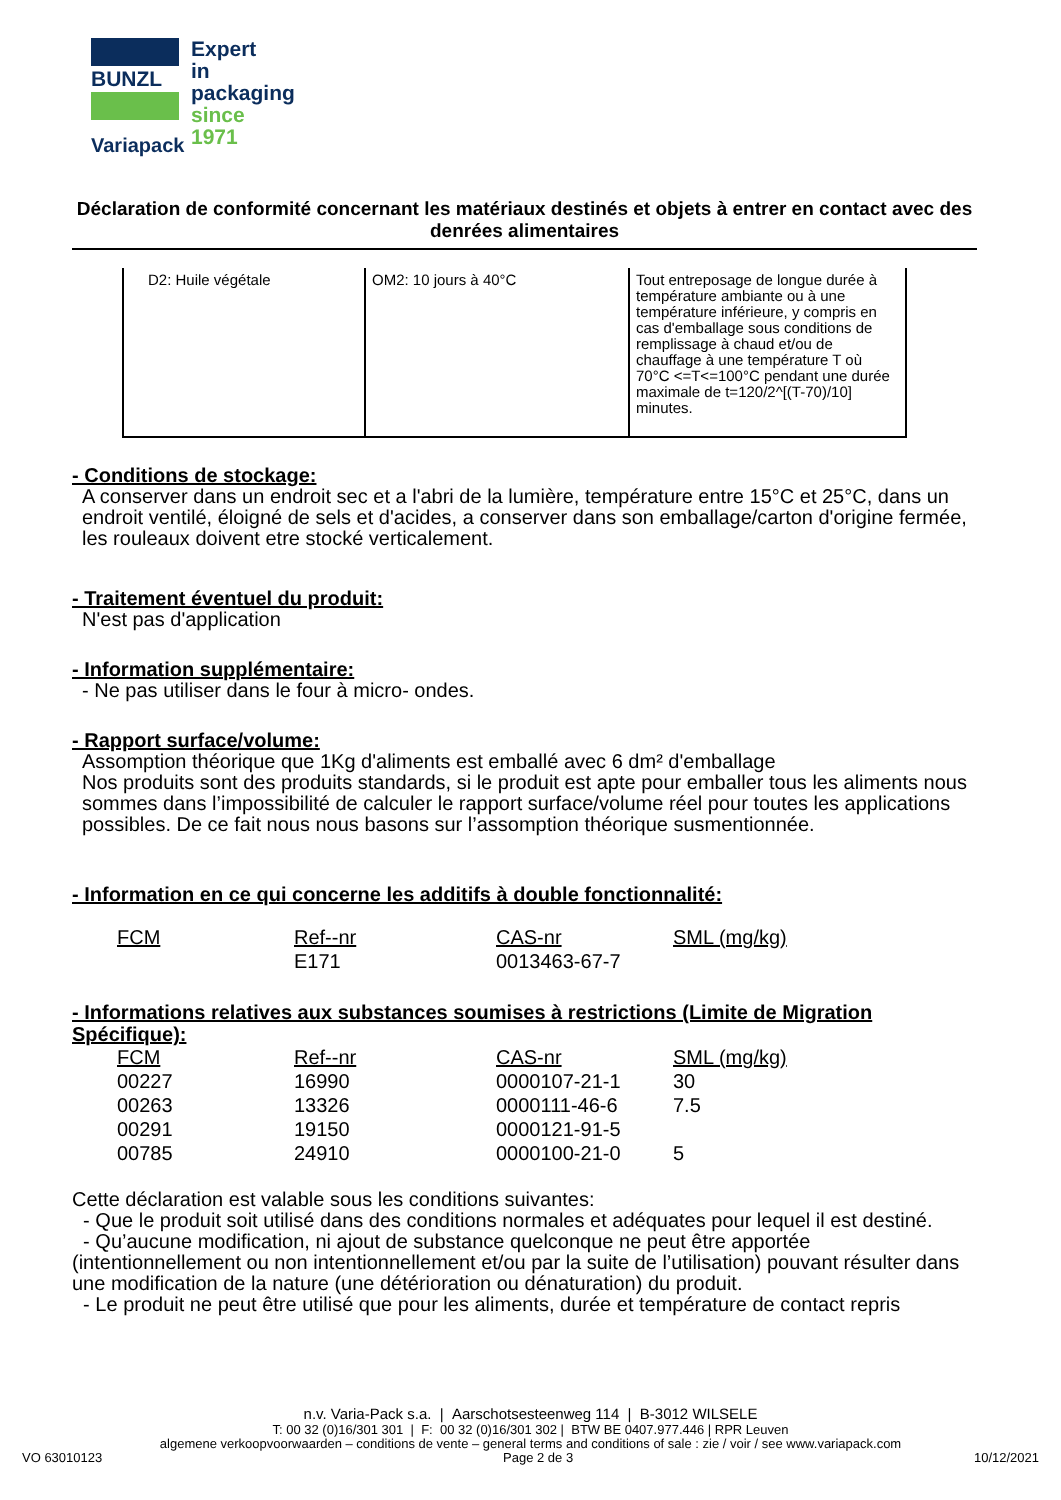BUNZL
Expert
in packaging
since 1971
Variapack
Déclaration de conformité concernant les matériaux destinés et objets à entrer en contact avec des denrées alimentaires
| D2: Huile végétale | OM2: 10 jours à 40°C | Tout entreposage de longue durée à température ambiante ou à une température inférieure, y compris en cas d'emballage sous conditions de remplissage à chaud et/ou de chauffage à une température T où 70°C <=T<=100°C pendant une durée maximale de t=120/2^[(T-70)/10] minutes. |
- Conditions de stockage:
A conserver dans un endroit sec et a l'abri de la lumière, température entre 15°C et 25°C, dans un endroit ventilé, éloigné de sels et d'acides, a conserver dans son emballage/carton d'origine fermée, les rouleaux doivent etre stocké verticalement.
- Traitement éventuel du produit:
N'est pas d'application
- Information supplémentaire:
- Ne pas utiliser dans le four à micro- ondes.
- Rapport surface/volume:
Assomption théorique que 1Kg d'aliments est emballé avec 6 dm² d'emballage
Nos produits sont des produits standards, si le produit est apte pour emballer tous les aliments nous sommes dans l’impossibilité de calculer le rapport surface/volume réel pour toutes les applications possibles. De ce fait nous nous basons sur l’assomption théorique susmentionnée.
- Information en ce qui concerne les additifs à double fonctionnalité:
| FCM | Ref--nr | CAS-nr | SML (mg/kg) |
| --- | --- | --- | --- |
| | E171 | 0013463-67-7 | |
- Informations relatives aux substances soumises à restrictions (Limite de Migration Spécifique):
| FCM | Ref--nr | CAS-nr | SML (mg/kg) |
| --- | --- | --- | --- |
| 00227 | 16990 | 0000107-21-1 | 30 |
| 00263 | 13326 | 0000111-46-6 | 7.5 |
| 00291 | 19150 | 0000121-91-5 | |
| 00785 | 24910 | 0000100-21-0 | 5 |
Cette déclaration est valable sous les conditions suivantes:
- Que le produit soit utilisé dans des conditions normales et adéquates pour lequel il est destiné.
- Qu’aucune modification, ni ajout de substance quelconque ne peut être apportée (intentionnellement ou non intentionnellement et/ou par la suite de l’utilisation) pouvant résulter dans une modification de la nature (une détérioration ou dénaturation) du produit.
- Le produit ne peut être utilisé que pour les aliments, durée et température de contact repris
n.v. Varia-Pack s.a. | Aarschotsesteenweg 114 | B-3012 WILSELE
T: 00 32 (0)16/301 301 | F: 00 32 (0)16/301 302 | BTW BE 0407.977.446 | RPR Leuven
algemene verkoopvoorwaarden – conditions de vente – general terms and conditions of sale : zie / voir / see www.variapack.com
VO 63010123 Page 2 de 3 10/12/2021